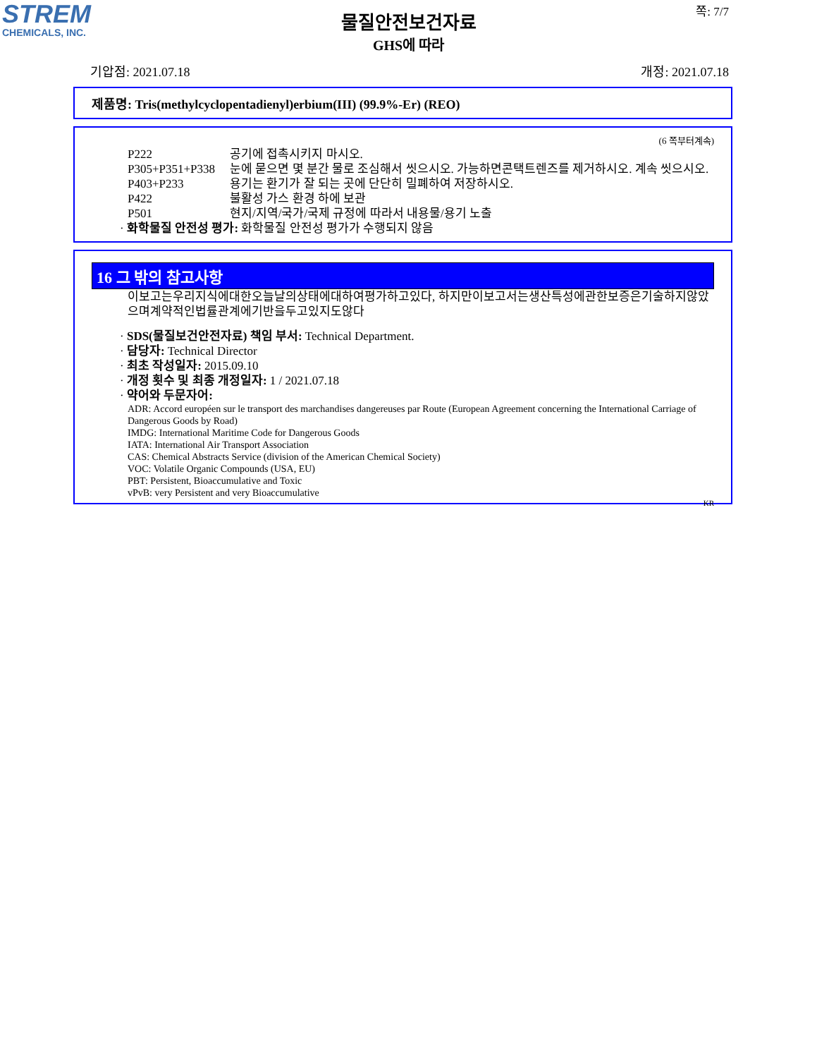STREM
CHEMICALS, INC.
쪽: 7/7
물질안전보건자료
GHS에 따라
기압점: 2021.07.18 개정: 2021.07.18
제품명: Tris(methylcyclopentadienyl)erbium(III) (99.9%-Er) (REO)
(6 쪽부터계속)
P222 공기에 접촉시키지 마시오.
P305+P351+P338 눈에 묻으면 몇 분간 물로 조심해서 씻으시오. 가능하면콘택트렌즈를 제거하시오. 계속 씻으시오.
P403+P233 용기는 환기가 잘 되는 곳에 단단히 밀폐하여 저장하시오.
P422 불활성 가스 환경 하에 보관
P501 현지/지역/국가/국제 규정에 따라서 내용물/용기 노출
· 화학물질 안전성 평가: 화학물질 안전성 평가가 수행되지 않음
16 그 밖의 참고사항
이보고는우리지식에대한오늘날의상태에대하여평가하고있다, 하지만이보고서는생산특성에관한보증은기술하지않았으며계약적인법률관계에기반을두고있지도않다
· SDS(물질보건안전자료) 책임 부서: Technical Department.
· 담당자: Technical Director
· 최초 작성일자: 2015.09.10
· 개정 횟수 및 최종 개정일자: 1 / 2021.07.18
· 약어와 두문자어:
ADR: Accord européen sur le transport des marchandises dangereuses par Route (European Agreement concerning the International Carriage of Dangerous Goods by Road)
IMDG: International Maritime Code for Dangerous Goods
IATA: International Air Transport Association
CAS: Chemical Abstracts Service (division of the American Chemical Society)
VOC: Volatile Organic Compounds (USA, EU)
PBT: Persistent, Bioaccumulative and Toxic
vPvB: very Persistent and very Bioaccumulative
KR